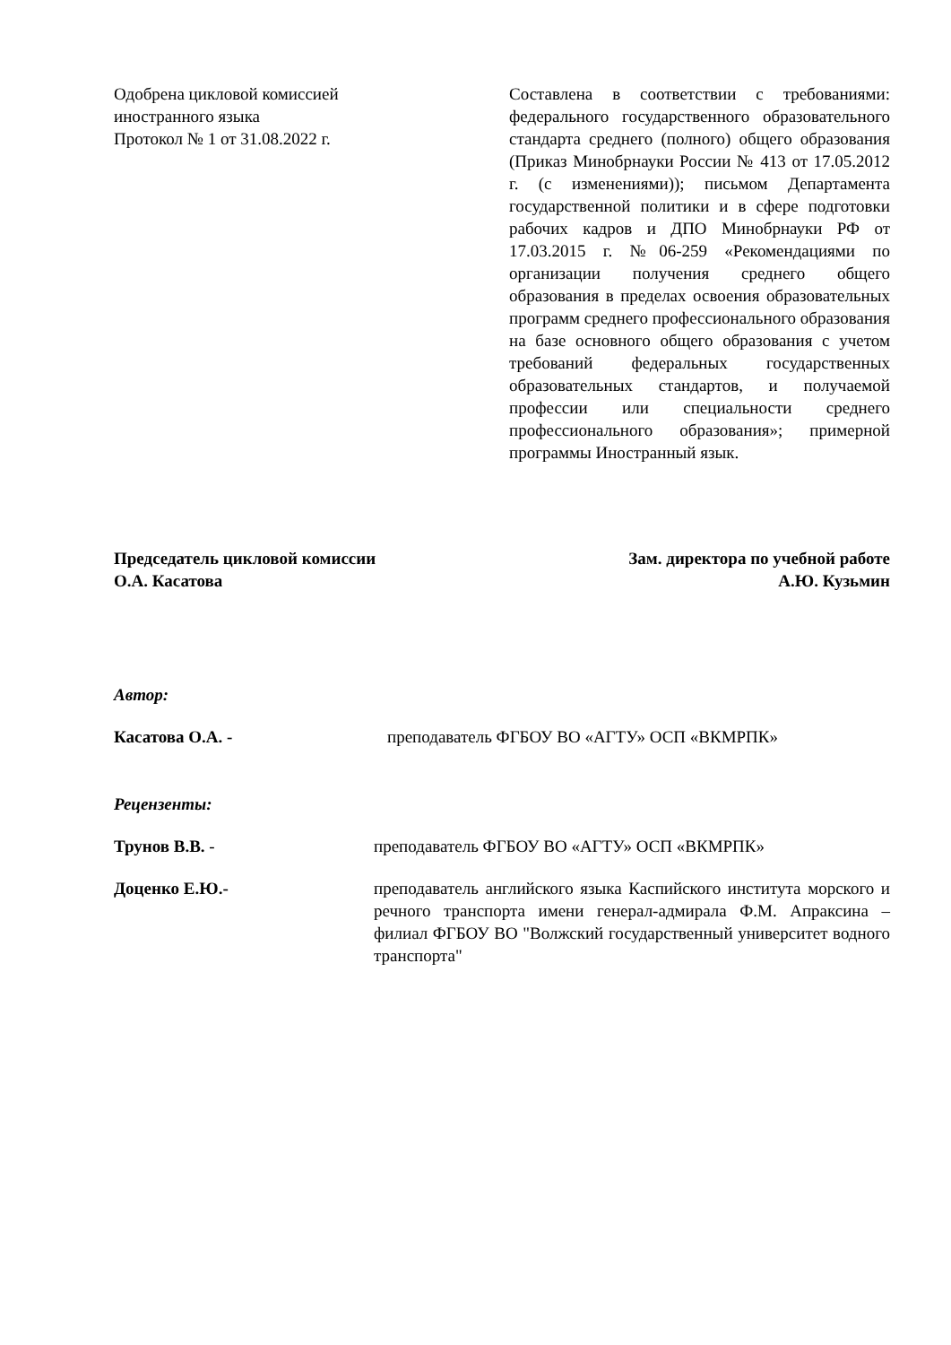Одобрена цикловой комиссией иностранного языка
Протокол № 1 от 31.08.2022 г.
Составлена в соответствии с требованиями: федерального государственного образовательного стандарта среднего (полного) общего образования (Приказ Минобрнауки России № 413 от 17.05.2012 г. (с изменениями)); письмом Департамента государственной политики и в сфере подготовки рабочих кадров и ДПО Минобрнауки РФ от 17.03.2015 г. №06-259 «Рекомендациями по организации получения среднего общего образования в пределах освоения образовательных программ среднего профессионального образования на базе основного общего образования с учетом требований федеральных государственных образовательных стандартов, и получаемой профессии или специальности среднего профессионального образования»; примерной программы Иностранный язык.
Председатель цикловой комиссии
О.А. Касатова
Зам. директора по учебной работе
А.Ю. Кузьмин
Автор:
Касатова О.А. - преподаватель ФГБОУ ВО «АГТУ» ОСП «ВКМРПК»
Рецензенты:
Трунов В.В. - преподаватель ФГБОУ ВО «АГТУ» ОСП «ВКМРПК»
Доценко Е.Ю.- преподаватель английского языка Каспийского института морского и речного транспорта имени генерал-адмирала Ф.М. Апраксина – филиал ФГБОУ ВО "Волжский государственный университет водного транспорта"